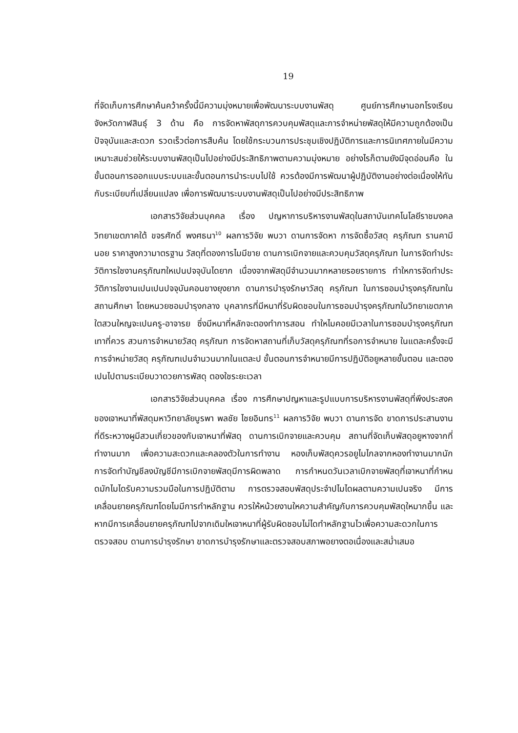19
ที่จัดเก็บการศึกษาค้นคว้าครั้งนี้มีความมุ่งหมายเพื่อพัฒนาระบบงานพัสดุ ศูนย์การศึกษานอกโรงเรียน จังหวัดกาฬสินธุ์ 3 ด้าน คือ การจัดหาพัสดุการควบคุมพัสดุและการจำหน่ายพัสดุให้มีความถูกต้องเป็นปัจจุบันและสะดวก รวดเร็วต่อการสืบค้น โดยใช้กระบวนการประชุมเชิงปฏิบัติการและการนิเทศภายในมีความเหมาะสมช่วยให้ระบบงานพัสดุเป็นไปอย่างมีประสิทธิภาพตามความมุ่งหมาย อย่างไรก็ตามยังมีจุดอ่อนคือ ในขั้นตอนการออกแบบระบบและขั้นตอนการนำระบบไปใช้ ควรต้องมีการพัฒนาผู้ปฏิบัติงานอย่างต่อเนื่องให้ทันกับระเบียบที่เปลี่ยนแปลง เพื่อการพัฒนาระบบงานพัสดุเป็นไปอย่างมีประสิทธิภาพ
เอกสารวิจัยส่วนบุคคล เรื่อง ปญหาการบริหารงานพัสดุในสถาบันเทคโนโลยีราชมงคล วิทยาเขตภาคใต้ ขจรศักดิ์ พงศธนา<sup>10</sup> ผลการวิจัย พบวา ดานการจัดหา การจัดซื้อวัสดุ ครุภัณฑ รานคามีนอย ราคาสูงกวามาตรฐาน วัสดุที่ตองการไมมีขาย ดานการเบิกจายและควบคุมวัสดุครุภัณฑ ในการจัดทำประวัติการใชงานครุภัณฑใหเปนปจจุบันไดยาก เนื่องจากพัสดุมีจำนวนมากหลายรอยรายการ ทำใหการจัดทำประวัติการใชงานเปนเปนปจจุบันคอนขางยุงยาก ดานการบำรุงรักษาวัสดุ ครุภัณฑ ในการซอมบำรุงครุภัณฑในสถานศึกษา โดยหนวยซอมบำรุงกลาง บุคลากรที่มีหนาที่รับผิดชอบในการซอมบำรุงครุภัณฑในวิทยาเขตภาคใตสวนใหญจะเปนครู-อาจารย ซึ่งมีหนาที่หลักจะตองทำการสอน ทำใหไมคอยมีเวลาในการซอมบำรุงครุภัณฑเทาที่ควร สวนการจำหนายวัสดุ ครุภัณฑ การจัดหาสถานที่เก็บวัสดุครุภัณฑที่รอการจำหนาย ในแตละครั้งจะมีการจำหน่ายวัสดุ ครุภัณฑเปนจำนวนมากในแตละป ขั้นตอนการจำหนายมีการปฏิบัติอยูหลายขั้นตอน และตองเปนไปตามระเบียบวาดวยการพัสดุ ตองใชระยะเวลา
เอกสารวิจัยส่วนบุคคล เรื่อง การศึกษาปญหาและรูปแบบการบริหารงานพัสดุที่พึงประสงคของเจาหนาที่พัสดุมหาวิทยาลัยบูรพา พลชัย ไชยอินทร<sup>11</sup> ผลการวิจัย พบวา ดานการจัด ขาดการประสานงานที่ดีระหวางผูมีสวนเกี่ยวของกับเจาหนาที่พัสดุ ดานการเบิกจายและควบคุม สถานที่จัดเก็บพัสดุอยูหางจากที่ทำงานมาก เพื่อความสะดวกและคลองตัวในการทำงาน หองเก็บพัสดุควรอยูไมไกลจากหองทำงานมากนัก การจัดทำบัญชีลงบัญชีมีการเบิกจายพัสดุมีการผิดพลาด การกำหนดวันเวลาเบิกจายพัสดุที่เจาหนาที่กำหนดมักไมไดรับความรวมมือในการปฏิบัติตาม การตรวจสอบพัสดุประจำปไมไดผลตามความเปนจริง มีการเคลื่อนยายครุภัณฑโดยไมมีการทำหลักฐาน ควรให้หน้วยงานใหความสำคัญกับการควบคุมพัสดุใหมากขึ้น และหากมีการเคลื่อนยายครุภัณฑไปจากเดิมใหเจาหนาที่ผู้รับผิดชอบไม่ไดทำหลักฐานไวเพื่อความสะดวกในการตรวจสอบ ดานการบำรุงรักษา ขาดการบำรุงรักษาและตรวจสอบสภาพอยางตอเนื่องและสม่ำเสมอ